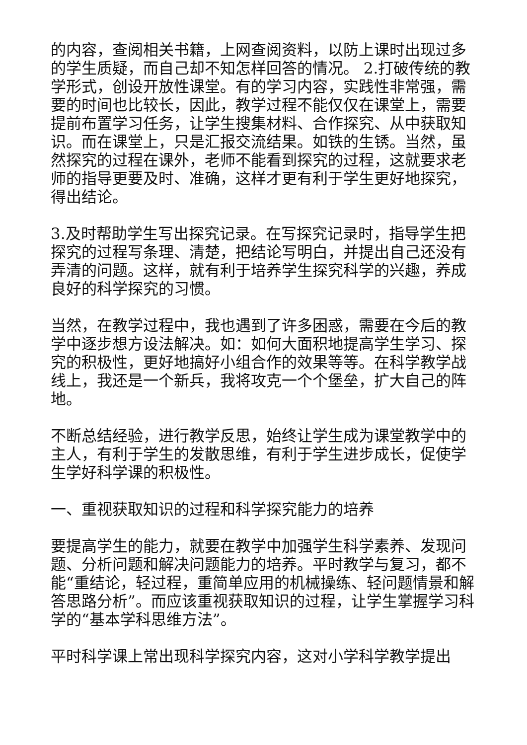的内容，查阅相关书籍，上网查阅资料，以防上课时出现过多的学生质疑，而自己却不知怎样回答的情况。 2.打破传统的教学形式，创设开放性课堂。有的学习内容，实践性非常强，需要的时间也比较长，因此，教学过程不能仅仅在课堂上，需要提前布置学习任务，让学生搜集材料、合作探究、从中获取知识。而在课堂上，只是汇报交流结果。如铁的生锈。当然，虽然探究的过程在课外，老师不能看到探究的过程，这就要求老师的指导更要及时、准确，这样才更有利于学生更好地探究，得出结论。
3.及时帮助学生写出探究记录。在写探究记录时，指导学生把探究的过程写条理、清楚，把结论写明白，并提出自己还没有弄清的问题。这样，就有利于培养学生探究科学的兴趣，养成良好的科学探究的习惯。
当然，在教学过程中，我也遇到了许多困惑，需要在今后的教学中逐步想方设法解决。如：如何大面积地提高学生学习、探究的积极性，更好地搞好小组合作的效果等等。在科学教学战线上，我还是一个新兵，我将攻克一个个堡垒，扩大自己的阵地。
不断总结经验，进行教学反思，始终让学生成为课堂教学中的主人，有利于学生的发散思维，有利于学生进步成长，促使学生学好科学课的积极性。
一、重视获取知识的过程和科学探究能力的培养
要提高学生的能力，就要在教学中加强学生科学素养、发现问题、分析问题和解决问题能力的培养。平时教学与复习，都不能“重结论，轻过程，重简单应用的机械操练、轻问题情景和解答思路分析”。而应该重视获取知识的过程，让学生掌握学习科学的“基本学科思维方法”。
平时科学课上常出现科学探究内容，这对小学科学教学提出